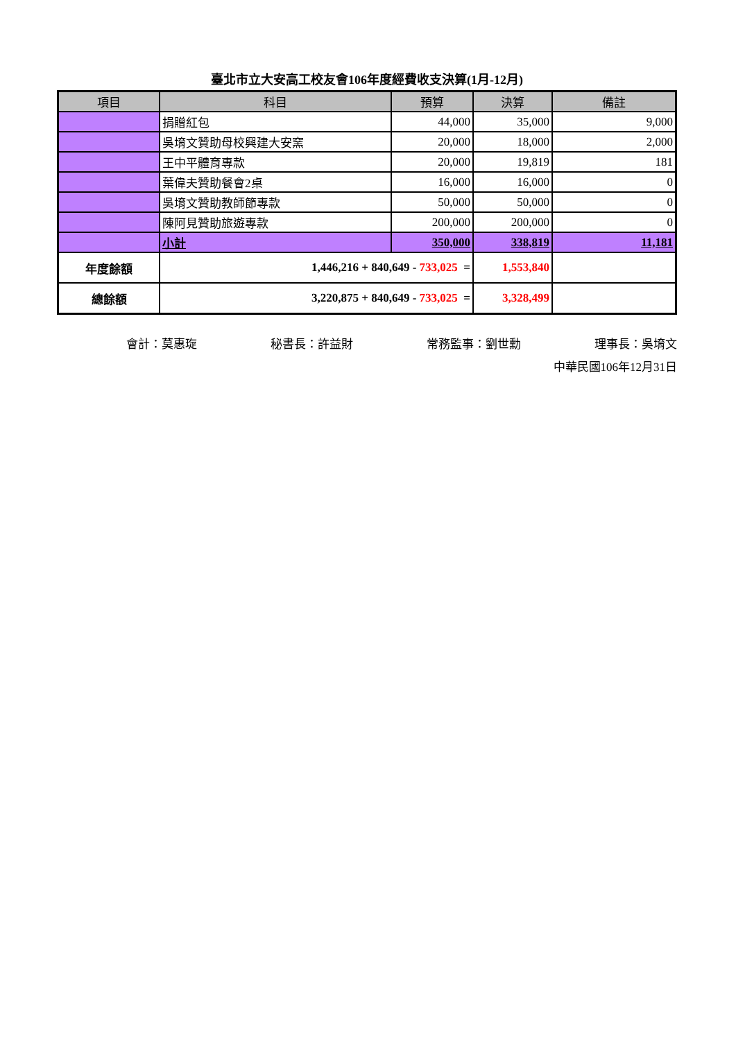臺北市立大安高工校友會106年度經費收支決算(1月-12月)
| 項目 | 科目 | 預算 | 決算 | 備註 |
| --- | --- | --- | --- | --- |
| | 捐贈紅包 | 44,000 | 35,000 | 9,000 |
| | 吳堉文贊助母校興建大安窯 | 20,000 | 18,000 | 2,000 |
| | 王中平體育專款 | 20,000 | 19,819 | 181 |
| | 葉偉夫贊助餐會2桌 | 16,000 | 16,000 | 0 |
| | 吳堉文贊助教師節專款 | 50,000 | 50,000 | 0 |
| | 陳阿見贊助旅遊專款 | 200,000 | 200,000 | 0 |
| | 小計 | 350,000 | 338,819 | 11,181 |
| 年度餘額 | 1,446,216 + 840,649 - 733,025 = | | 1,553,840 | |
| 總餘額 | 3,220,875 + 840,649 - 733,025 = | | 3,328,499 | |
會計：莫惠琁 秘書長：許益財 常務監事：劉世勳 理事長：吳堉文
中華民國106年12月31日